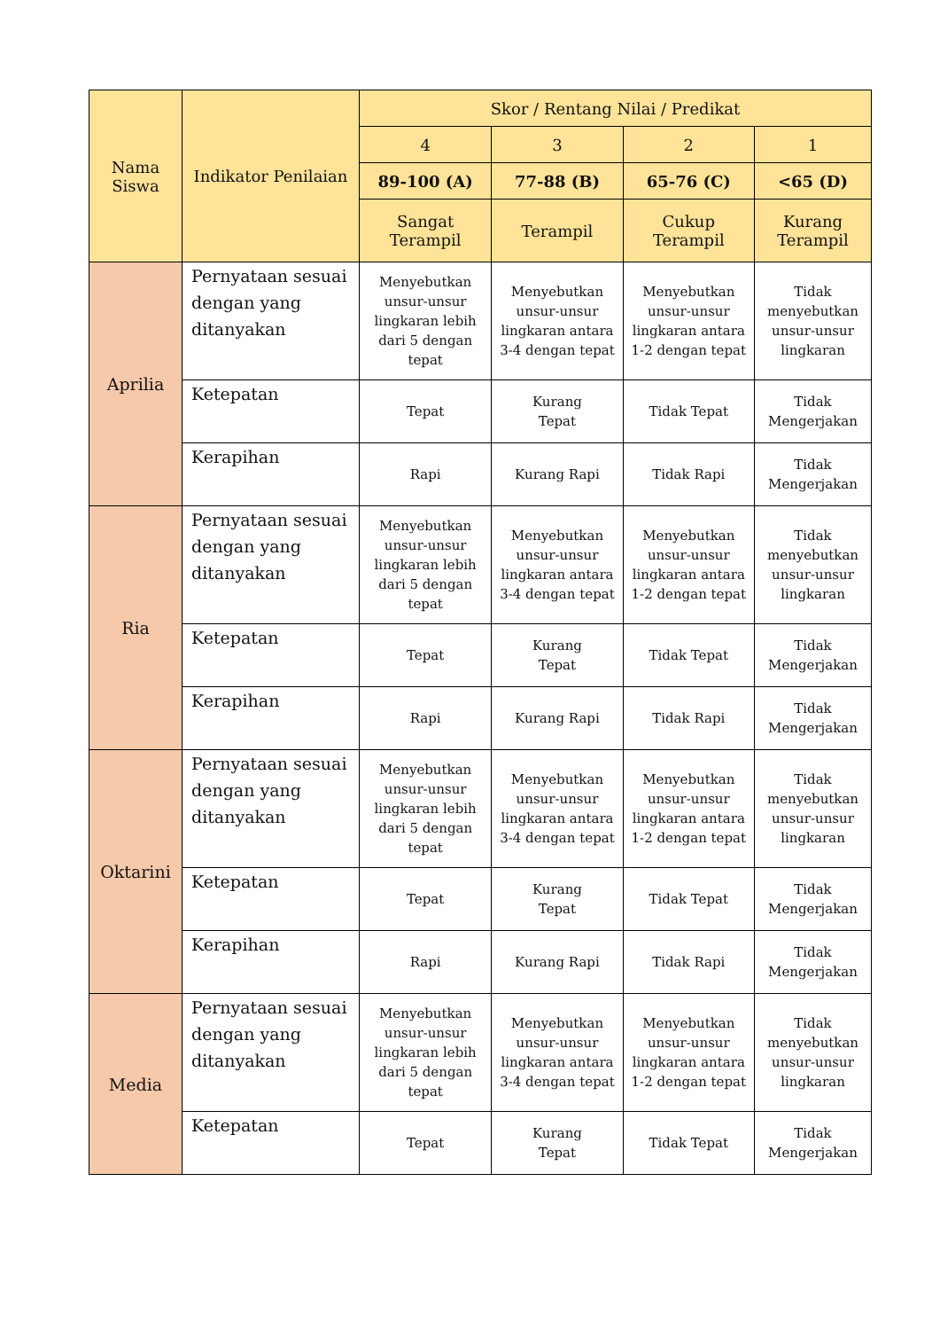| Nama Siswa | Indikator Penilaian | Skor / Rentang Nilai / Predikat | | | |
| --- | --- | --- | --- | --- | --- |
| | | 4 | 3 | 2 | 1 |
| | | 89-100 (A) | 77-88 (B) | 65-76 (C) | <65 (D) |
| | | Sangat Terampil | Terampil | Cukup Terampil | Kurang Terampil |
| Aprilia | Pernyataan sesuai dengan yang ditanyakan | Menyebutkan unsur-unsur lingkaran lebih dari 5 dengan tepat | Menyebutkan unsur-unsur lingkaran antara 3-4 dengan tepat | Menyebutkan unsur-unsur lingkaran antara 1-2 dengan tepat | Tidak menyebutkan unsur-unsur lingkaran |
| | Ketepatan | Tepat | Kurang Tepat | Tidak Tepat | Tidak Mengerjakan |
| | Kerapihan | Rapi | Kurang Rapi | Tidak Rapi | Tidak Mengerjakan |
| Ria | Pernyataan sesuai dengan yang ditanyakan | Menyebutkan unsur-unsur lingkaran lebih dari 5 dengan tepat | Menyebutkan unsur-unsur lingkaran antara 3-4 dengan tepat | Menyebutkan unsur-unsur lingkaran antara 1-2 dengan tepat | Tidak menyebutkan unsur-unsur lingkaran |
| | Ketepatan | Tepat | Kurang Tepat | Tidak Tepat | Tidak Mengerjakan |
| | Kerapihan | Rapi | Kurang Rapi | Tidak Rapi | Tidak Mengerjakan |
| Oktarini | Pernyataan sesuai dengan yang ditanyakan | Menyebutkan unsur-unsur lingkaran lebih dari 5 dengan tepat | Menyebutkan unsur-unsur lingkaran antara 3-4 dengan tepat | Menyebutkan unsur-unsur lingkaran antara 1-2 dengan tepat | Tidak menyebutkan unsur-unsur lingkaran |
| | Ketepatan | Tepat | Kurang Tepat | Tidak Tepat | Tidak Mengerjakan |
| | Kerapihan | Rapi | Kurang Rapi | Tidak Rapi | Tidak Mengerjakan |
| Media | Pernyataan sesuai dengan yang ditanyakan | Menyebutkan unsur-unsur lingkaran lebih dari 5 dengan tepat | Menyebutkan unsur-unsur lingkaran antara 3-4 dengan tepat | Menyebutkan unsur-unsur lingkaran antara 1-2 dengan tepat | Tidak menyebutkan unsur-unsur lingkaran |
| | Ketepatan | Tepat | Kurang Tepat | Tidak Tepat | Tidak Mengerjakan |